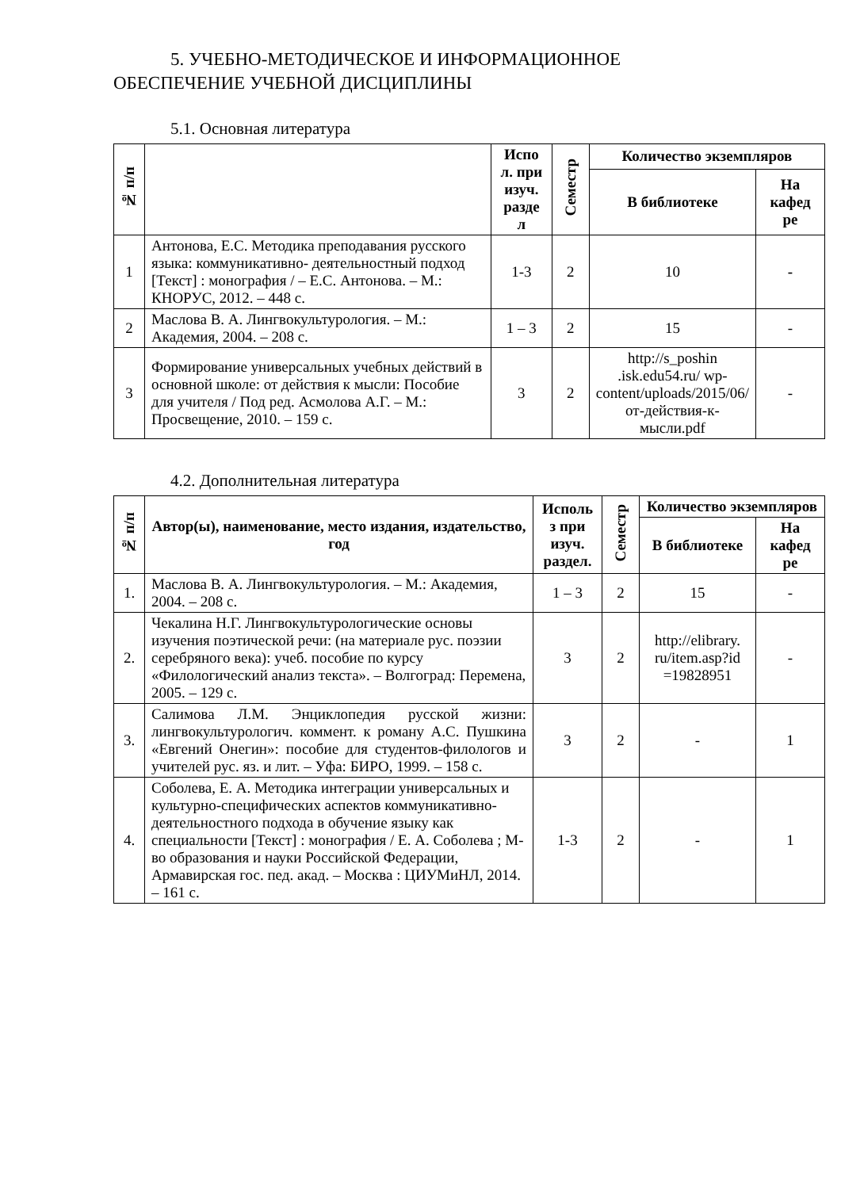5. УЧЕБНО-МЕТОДИЧЕСКОЕ И ИНФОРМАЦИОННОЕ
ОБЕСПЕЧЕНИЕ УЧЕБНОЙ ДИСЦИПЛИНЫ
5.1. Основная литература
| № п/п | | Испо л. при изуч. разде л | Семестр | Количество экземпляров | |
| --- | --- | --- | --- | --- | --- |
| | | | | В библиотеке | На кафед ре |
| 1 | Антонова, Е.С. Методика преподавания русского языка: коммуникативно- деятельностный подход [Текст] : монография / – Е.С. Антонова. – М.: КНОРУС, 2012. – 448 с. | 1-3 | 2 | 10 | - |
| 2 | Маслова В. А. Лингвокультурология. – М.: Академия, 2004. – 208 с. | 1 – 3 | 2 | 15 | - |
| 3 | Формирование универсальных учебных действий в основной школе: от действия к мысли: Пособие для учителя / Под ред. Асмолова А.Г. – М.: Просвещение, 2010. – 159 с. | 3 | 2 | http://s_poshin .isk.edu54.ru/ wp-content/uploads/2015/06/от-действия-к-мысли.pdf | - |
4.2. Дополнительная литература
| № п/п | Автор(ы), наименование, место издания, издательство, год | Исполь з при изуч. раздел. | Семестр | Количество экземпляров | |
| --- | --- | --- | --- | --- | --- |
| | | | | В библиотеке | На кафед ре |
| 1. | Маслова В. А. Лингвокультурология. – М.: Академия, 2004. – 208 с. | 1 – 3 | 2 | 15 | - |
| 2. | Чекалина Н.Г. Лингвокультурологические основы изучения поэтической речи: (на материале рус. поэзии серебряного века): учеб. пособие по курсу «Филологический анализ текста». – Волгоград: Перемена, 2005. – 129 с. | 3 | 2 | http://elibrary. ru/item.asp?id =19828951 | - |
| 3. | Салимова Л.М. Энциклопедия русской жизни: лингвокультурологич. коммент. к роману А.С. Пушкина «Евгений Онегин»: пособие для студентов-филологов и учителей рус. яз. и лит. – Уфа: БИРО, 1999. – 158 с. | 3 | 2 | - | 1 |
| 4. | Соболева, Е. А. Методика интеграции универсальных и культурно-специфических аспектов коммуникативно-деятельностного подхода в обучение языку как специальности [Текст] : монография / Е. А. Соболева ; М-во образования и науки Российской Федерации, Армавирская гос. пед. акад. – Москва : ЦИУМиНЛ, 2014. – 161 с. | 1-3 | 2 | - | 1 |